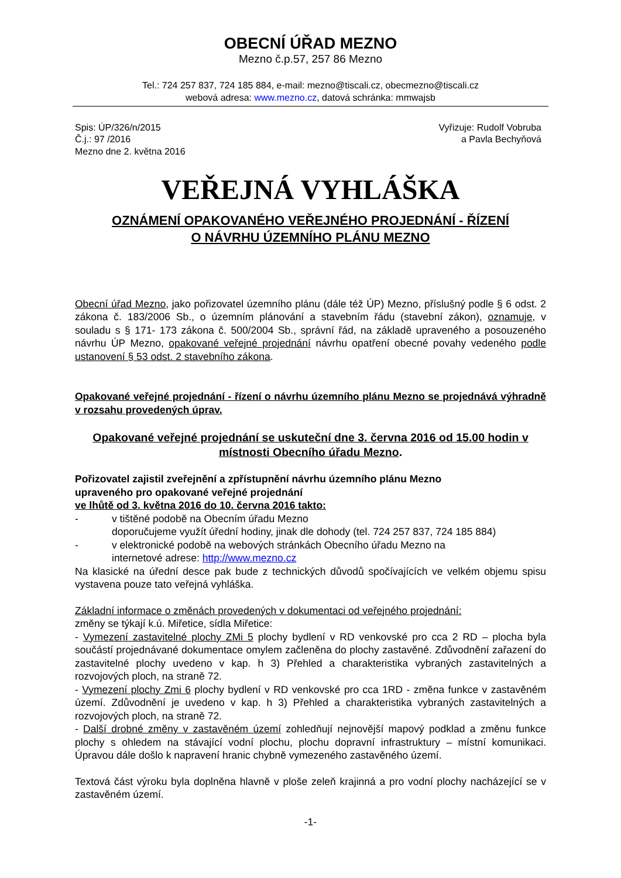OBECNÍ ÚŘAD MEZNO
Mezno č.p.57, 257 86 Mezno
Tel.: 724 257 837, 724 185 884, e-mail: mezno@tiscali.cz, obecmezno@tiscali.cz
webová adresa: www.mezno.cz, datová schránka: mmwajsb
Spis: ÚP/326/n/2015
Č.j.: 97 /2016
Mezno dne 2. května 2016
Vyřizuje: Rudolf Vobruba
a Pavla Bechyňová
VEŘEJNÁ VYHLÁŠKA
OZNÁMENÍ OPAKOVANÉHO VEŘEJNÉHO PROJEDNÁNÍ - ŘÍZENÍ
O NÁVRHU ÚZEMNÍHO PLÁNU MEZNO
Obecní úřad Mezno, jako pořizovatel územního plánu (dále též ÚP) Mezno, příslušný podle § 6 odst. 2 zákona č. 183/2006 Sb., o územním plánování a stavebním řádu (stavební zákon), oznamuje, v souladu s § 171- 173 zákona č. 500/2004 Sb., správní řád, na základě upraveného a posouzeného návrhu ÚP Mezno, opakované veřejné projednání návrhu opatření obecné povahy vedeného podle ustanovení § 53 odst. 2 stavebního zákona.
Opakované veřejné projednání - řízení o návrhu územního plánu Mezno se projednává výhradně v rozsahu provedených úprav.
Opakované veřejné projednání se uskuteční dne 3. června 2016 od 15.00 hodin v místnosti Obecního úřadu Mezno.
Pořizovatel zajistil zveřejnění a zpřístupnění návrhu územního plánu Mezno
upraveného pro opakované veřejné projednání
ve lhůtě od 3. května 2016 do 10. června 2016 takto:
- v tištěné podobě na Obecním úřadu Mezno
doporučujeme využít úřední hodiny, jinak dle dohody (tel. 724 257 837, 724 185 884)
- v elektronické podobě na webových stránkách Obecního úřadu Mezno na
internetové adrese: http://www.mezno.cz
Na klasické na úřední desce pak bude z technických důvodů spočívajících ve velkém objemu spisu vystavena pouze tato veřejná vyhláška.
Základní informace o změnách provedených v dokumentaci od veřejného projednání:
změny se týkají k.ú. Miřetice, sídla Miřetice:
- Vymezení zastavitelné plochy ZMi 5 plochy bydlení v RD venkovské pro cca 2 RD – plocha byla součástí projednávané dokumentace omylem začleněna do plochy zastavěné. Zdůvodnění zařazení do zastavitelné plochy uvedeno v kap. h 3) Přehled a charakteristika vybraných zastavitelných a rozvojových ploch, na straně 72.
- Vymezení plochy Zmi 6 plochy bydlení v RD venkovské pro cca 1RD - změna funkce v zastavěném území. Zdůvodnění je uvedeno v kap. h 3) Přehled a charakteristika vybraných zastavitelných a rozvojových ploch, na straně 72.
- Další drobné změny v zastavěném území zohledňují nejnovější mapový podklad a změnu funkce plochy s ohledem na stávající vodní plochu, plochu dopravní infrastruktury – místní komunikaci. Úpravou dále došlo k napravení hranic chybně vymezeného zastavěného území.
Textová část výroku byla doplněna hlavně v ploše zeleň krajinná a pro vodní plochy nacházející se v zastavěném území.
-1-